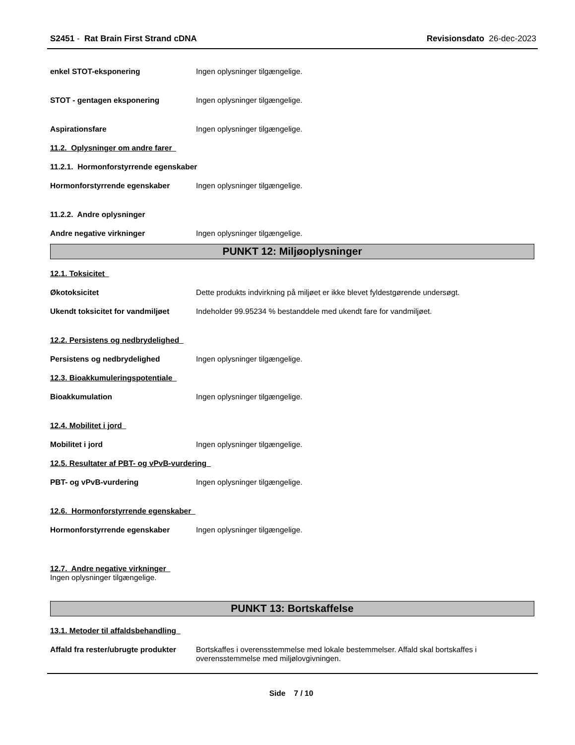S2451 - Rat Brain First Strand cDNA
Revisionsdato 26-dec-2023
enkel STOT-eksponering Ingen oplysninger tilgængelige.
STOT - gentagen eksponering Ingen oplysninger tilgængelige.
Aspirationsfare Ingen oplysninger tilgængelige.
11.2. Oplysninger om andre farer
11.2.1. Hormonforstyrrende egenskaber
Hormonforstyrrende egenskaber Ingen oplysninger tilgængelige.
11.2.2. Andre oplysninger
Andre negative virkninger Ingen oplysninger tilgængelige.
PUNKT 12: Miljøoplysninger
12.1. Toksicitet
Økotoksicitet Dette produkts indvirkning på miljøet er ikke blevet fyldestgørende undersøgt.
Ukendt toksicitet for vandmiljøet
Indeholder 99.95234 % bestanddele med ukendt fare for vandmiljøet.
12.2. Persistens og nedbrydelighed
Persistens og nedbrydelighed Ingen oplysninger tilgængelige.
12.3. Bioakkumuleringspotentiale
Bioakkumulation Ingen oplysninger tilgængelige.
12.4. Mobilitet i jord
Mobilitet i jord Ingen oplysninger tilgængelige.
12.5. Resultater af PBT- og vPvB-vurdering
PBT- og vPvB-vurdering Ingen oplysninger tilgængelige.
12.6. Hormonforstyrrende egenskaber
Hormonforstyrrende egenskaber Ingen oplysninger tilgængelige.
12.7. Andre negative virkninger
Ingen oplysninger tilgængelige.
PUNKT 13: Bortskaffelse
13.1. Metoder til affaldsbehandling
Affald fra rester/ubrugte produkter
Bortskaffes i overensstemmelse med lokale bestemmelser. Affald skal bortskaffes i overensstemmelse med miljølovgivningen.
Side 7 / 10